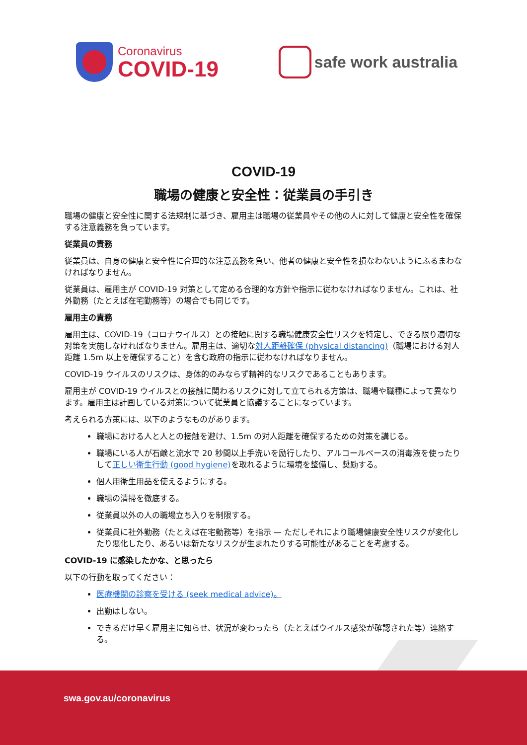Coronavirus
COVID-19
safe work australia
COVID-19
職場の健康と安全性：従業員の手引き
職場の健康と安全性に関する法規制に基づき、雇用主は職場の従業員やその他の人に対して健康と安全性を確保する注意義務を負っています。
従業員の責務
従業員は、自身の健康と安全性に合理的な注意義務を負い、他者の健康と安全性を損なわないようにふるまわなければなりません。
従業員は、雇用主が COVID-19 対策として定める合理的な方針や指示に従わなければなりません。これは、社外勤務（たとえば在宅勤務等）の場合でも同じです。
雇用主の責務
雇用主は、COVID-19（コロナウイルス）との接触に関する職場健康安全性リスクを特定し、できる限り適切な対策を実施しなければなりません。雇用主は、適切な対人距離確保 (physical distancing)（職場における対人距離 1.5m 以上を確保すること）を含む政府の指示に従わなければなりません。
COVID-19 ウイルスのリスクは、身体的のみならず精神的なリスクであることもあります。
雇用主が COVID-19 ウイルスとの接触に関わるリスクに対して立てられる方策は、職場や職種によって異なります。雇用主は計画している対策について従業員と協議することになっています。
考えられる方策には、以下のようなものがあります。
職場における人と人との接触を避け、1.5m の対人距離を確保するための対策を講じる。
職場にいる人が石鹸と流水で 20 秒間以上手洗いを励行したり、アルコールベースの消毒液を使ったりして正しい衛生行動 (good hygiene) を取れるように環境を整備し、奨励する。
個人用衛生用品を使えるようにする。
職場の清掃を徹底する。
従業員以外の人の職場立ち入りを制限する。
従業員に社外勤務（たとえば在宅勤務等）を指示 — ただしそれにより職場健康安全性リスクが変化したり悪化したり、あるいは新たなリスクが生まれたりする可能性があることを考慮する。
COVID-19 に感染したかな、と思ったら
以下の行動を取ってください：
医療機関の診察を受ける (seek medical advice)。
出勤はしない。
できるだけ早く雇用主に知らせ、状況が変わったら（たとえばウイルス感染が確認された等）連絡する。
swa.gov.au/coronavirus